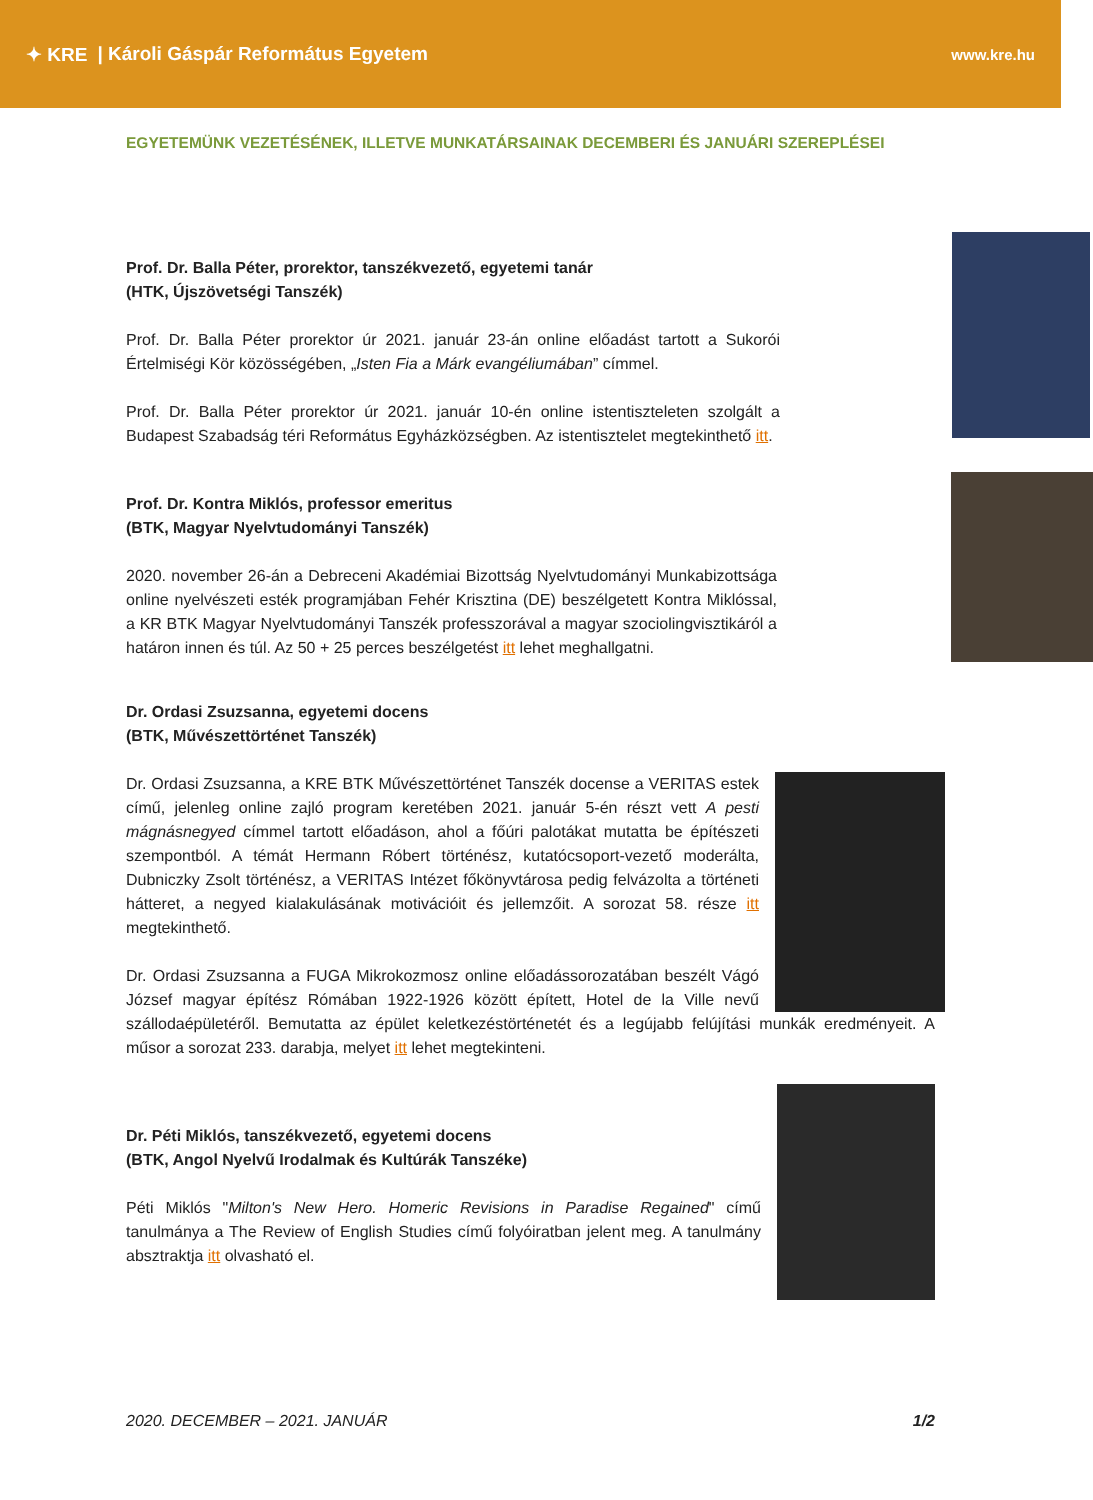✦ KRE | Károli Gáspár Református Egyetem
www.kre.hu
EGYETEMÜNK VEZETÉSÉNEK, ILLETVE MUNKATÁRSAINAK DECEMBERI ÉS JANUÁRI SZEREPLÉSEI
Prof. Dr. Balla Péter, prorektor, tanszékvezető, egyetemi tanár
(HTK, Újszövetségi Tanszék)
Prof. Dr. Balla Péter prorektor úr 2021. január 23-án online előadást tartott a Sukorói Értelmiségi Kör közösségében, „Isten Fia a Márk evangéliumában” címmel.
Prof. Dr. Balla Péter prorektor úr 2021. január 10-én online istentiszteleten szolgált a Budapest Szabadság téri Református Egyházközségben. Az istentisztelet megtekinthető itt.
Prof. Dr. Kontra Miklós, professor emeritus
(BTK, Magyar Nyelvtudományi Tanszék)
2020. november 26-án a Debreceni Akadémiai Bizottság Nyelvtudományi Munkabizottsága online nyelvészeti esték programjában Fehér Krisztina (DE) beszélgetett Kontra Miklóssal, a KR BTK Magyar Nyelvtudományi Tanszék professzorával a magyar szociolingvisztikáról a határon innen és túl. Az 50 + 25 perces beszélgetést itt lehet meghallgatni.
Dr. Ordasi Zsuzsanna, egyetemi docens
(BTK, Művészettörténet Tanszék)
Dr. Ordasi Zsuzsanna, a KRE BTK Művészettörténet Tanszék docense a VERITAS estek című, jelenleg online zajló program keretében 2021. január 5-én részt vett A pesti mágnásnegyed címmel tartott előadáson, ahol a főúri palotákat mutatta be építészeti szempontból. A témát Hermann Róbert történész, kutatócsoport-vezető moderálta, Dubniczky Zsolt történész, a VERITAS Intézet főkönyvtárosa pedig felvázolta a történeti hátteret, a negyed kialakulásának motivációit és jellemzőit. A sorozat 58. része itt megtekinthető.
Dr. Ordasi Zsuzsanna a FUGA Mikrokozmosz online előadássorozatában beszélt Vágó József magyar építész Rómában 1922-1926 között épített, Hotel de la Ville nevű szállodaépületéről. Bemutatta az épület keletkezéstörténetét és a legújabb felújítási munkák eredményeit. A műsor a sorozat 233. darabja, melyet itt lehet megtekinteni.
Dr. Péti Miklós, tanszékvezető, egyetemi docens
(BTK, Angol Nyelvű Irodalmak és Kultúrák Tanszéke)
Péti Miklós "Milton's New Hero. Homeric Revisions in Paradise Regained" című tanulmánya a The Review of English Studies című folyóiratban jelent meg. A tanulmány absztraktja itt olvasható el.
2020. DECEMBER – 2021. JANUÁR 1/2